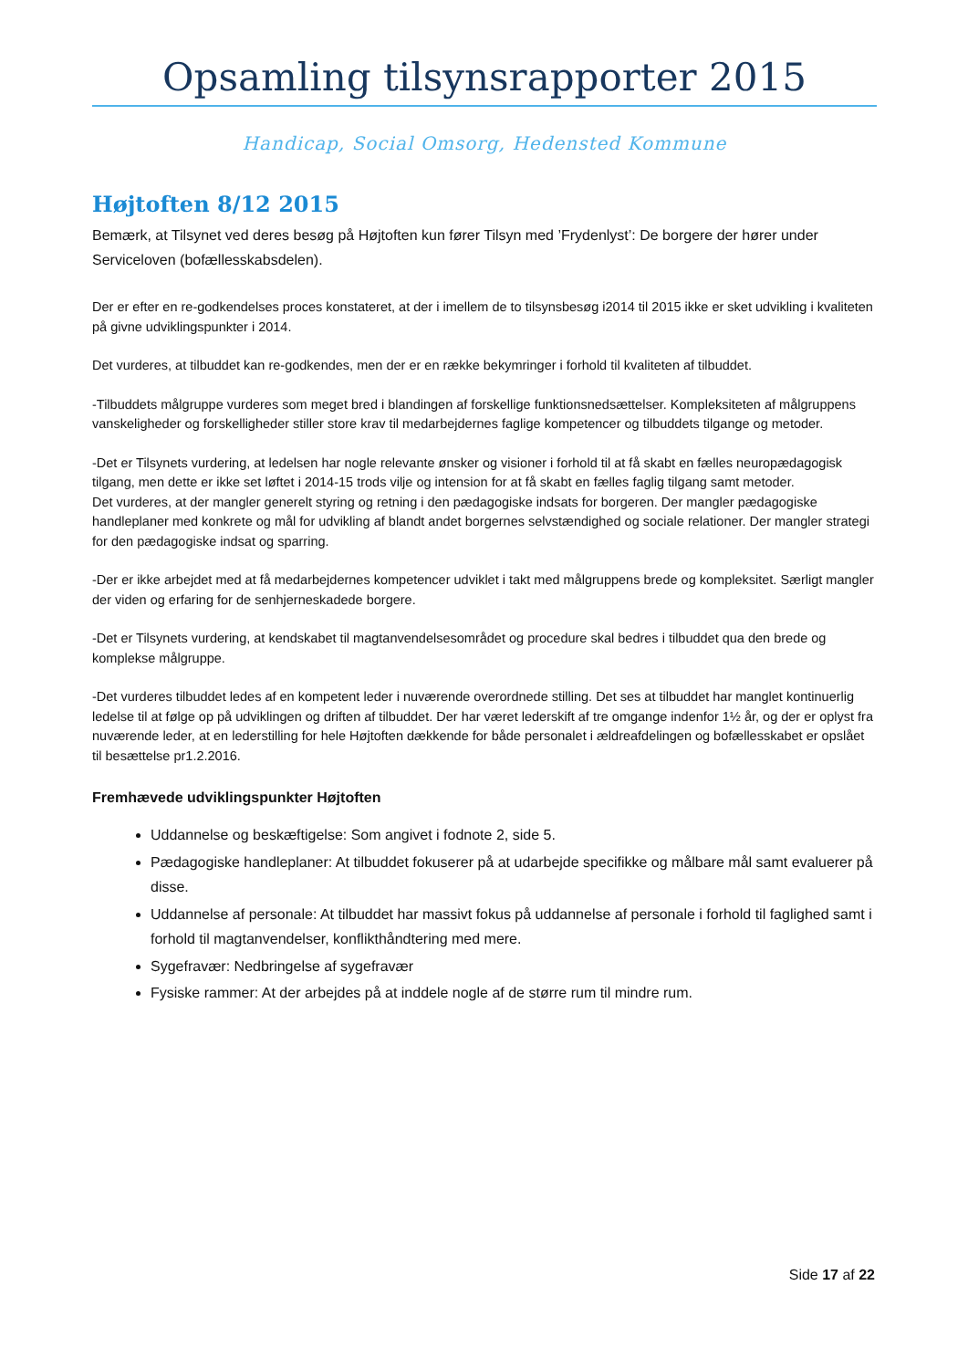Opsamling tilsynsrapporter 2015
Handicap, Social Omsorg, Hedensted Kommune
Højtoften 8/12 2015
Bemærk, at Tilsynet ved deres besøg på Højtoften kun fører Tilsyn med ’Frydenlyst’: De borgere der hører under Serviceloven (bofællesskabsdelen).
Der er efter en re-godkendelses proces konstateret, at der i imellem de to tilsynsbesøg i2014 til 2015 ikke er sket udvikling i kvaliteten på givne udviklingspunkter i 2014.
Det vurderes, at tilbuddet kan re-godkendes, men der er en række bekymringer i forhold til kvaliteten af tilbuddet.
-Tilbuddets målgruppe vurderes som meget bred i blandingen af forskellige funktionsnedsættelser. Kompleksiteten af målgruppens vanskeligheder og forskelligheder stiller store krav til medarbejdernes faglige kompetencer og tilbuddets tilgange og metoder.
-Det er Tilsynets vurdering, at ledelsen har nogle relevante ønsker og visioner i forhold til at få skabt en fælles neuropædagogisk tilgang, men dette er ikke set løftet i 2014-15 trods vilje og intension for at få skabt en fælles faglig tilgang samt metoder.
Det vurderes, at der mangler generelt styring og retning i den pædagogiske indsats for borgeren. Der mangler pædagogiske handleplaner med konkrete og mål for udvikling af blandt andet borgernes selvstændighed og sociale relationer. Der mangler strategi for den pædagogiske indsat og sparring.
-Der er ikke arbejdet med at få medarbejdernes kompetencer udviklet i takt med målgruppens brede og kompleksitet. Særligt mangler der viden og erfaring for de senhjerneskadede borgere.
-Det er Tilsynets vurdering, at kendskabet til magtanvendelsesområdet og procedure skal bedres i tilbuddet qua den brede og komplekse målgruppe.
-Det vurderes tilbuddet ledes af en kompetent leder i nuværende overordnede stilling. Det ses at tilbuddet har manglet kontinuerlig ledelse til at følge op på udviklingen og driften af tilbuddet. Der har været lederskift af tre omgange indenfor 1½ år, og der er oplyst fra nuværende leder, at en lederstilling for hele Højtoften dækkende for både personalet i ældreafdelingen og bofællesskabet er opslået til besættelse pr1.2.2016.
Fremhævede udviklingspunkter Højtoften
Uddannelse og beskæftigelse: Som angivet i fodnote 2, side 5.
Pædagogiske handleplaner: At tilbuddet fokuserer på at udarbejde specifikke og målbare mål samt evaluerer på disse.
Uddannelse af personale: At tilbuddet har massivt fokus på uddannelse af personale i forhold til faglighed samt i forhold til magtanvendelser, konflikthåndtering med mere.
Sygefravær: Nedbringelse af sygefravær
Fysiske rammer: At der arbejdes på at inddele nogle af de større rum til mindre rum.
Side 17 af 22